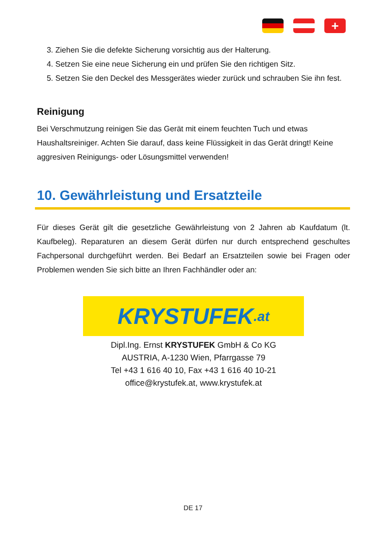+
3. Ziehen Sie die defekte Sicherung vorsichtig aus der Halterung.
4. Setzen Sie eine neue Sicherung ein und prüfen Sie den richtigen Sitz.
5. Setzen Sie den Deckel des Messgerätes wieder zurück und schrauben Sie ihn fest.
Reinigung
Bei Verschmutzung reinigen Sie das Gerät mit einem feuchten Tuch und etwas Haushaltsreiniger. Achten Sie darauf, dass keine Flüssigkeit in das Gerät dringt! Keine aggresiven Reinigungs- oder Lösungsmittel verwenden!
10. Gewährleistung und Ersatzteile
Für dieses Gerät gilt die gesetzliche Gewährleistung von 2 Jahren ab Kaufdatum (lt. Kaufbeleg). Reparaturen an diesem Gerät dürfen nur durch entsprechend geschultes Fachpersonal durchgeführt werden. Bei Bedarf an Ersatzteilen sowie bei Fragen oder Problemen wenden Sie sich bitte an Ihren Fachhändler oder an:
KRYSTUFEK.at
Dipl.Ing. Ernst KRYSTUFEK GmbH & Co KG
AUSTRIA, A-1230 Wien, Pfarrgasse 79
Tel +43 1 616 40 10, Fax +43 1 616 40 10-21
office@krystufek.at, www.krystufek.at
DE 17